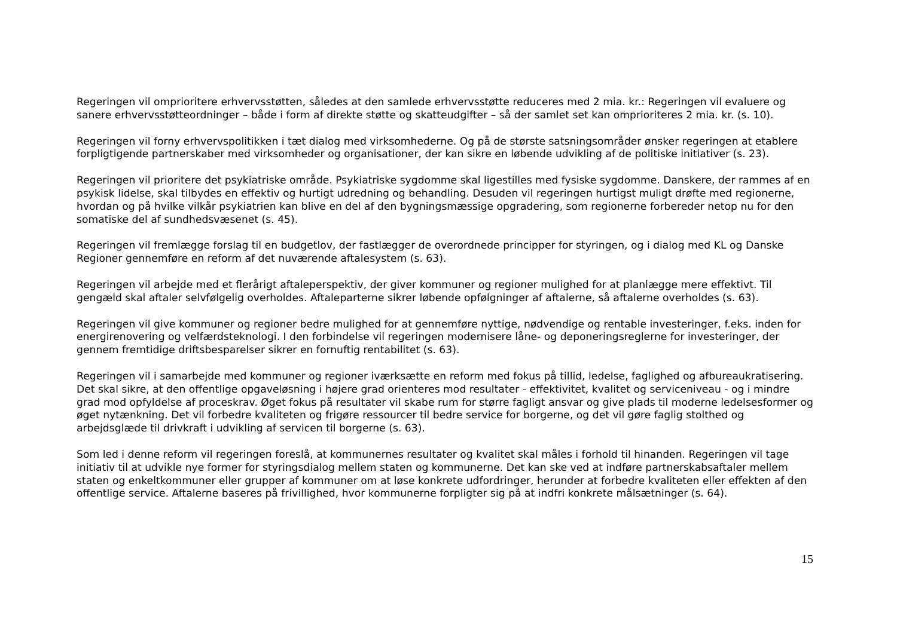Regeringen vil omprioritere erhvervsstøtten, således at den samlede erhvervsstøtte reduceres med 2 mia. kr.: Regeringen vil evaluere og sanere erhvervsstøtteordninger – både i form af direkte støtte og skatteudgifter – så der samlet set kan omprioriteres 2 mia. kr. (s. 10).
Regeringen vil forny erhvervspolitikken i tæt dialog med virksomhederne. Og på de største satsningsområder ønsker regeringen at etablere forpligtigende partnerskaber med virksomheder og organisationer, der kan sikre en løbende udvikling af de politiske initiativer (s. 23).
Regeringen vil prioritere det psykiatriske område. Psykiatriske sygdomme skal ligestilles med fysiske sygdomme. Danskere, der rammes af en psykisk lidelse, skal tilbydes en effektiv og hurtigt udredning og behandling. Desuden vil regeringen hurtigst muligt drøfte med regionerne, hvordan og på hvilke vilkår psykiatrien kan blive en del af den bygningsmæssige opgradering, som regionerne forbereder netop nu for den somatiske del af sundhedsvæsenet (s. 45).
Regeringen vil fremlægge forslag til en budgetlov, der fastlægger de overordnede principper for styringen, og i dialog med KL og Danske Regioner gennemføre en reform af det nuværende aftalesystem (s. 63).
Regeringen vil arbejde med et flerårigt aftaleperspektiv, der giver kommuner og regioner mulighed for at planlægge mere effektivt. Til gengæld skal aftaler selvfølgelig overholdes. Aftaleparterne sikrer løbende opfølgninger af aftalerne, så aftalerne overholdes (s. 63).
Regeringen vil give kommuner og regioner bedre mulighed for at gennemføre nyttige, nødvendige og rentable investeringer, f.eks. inden for energirenovering og velfærdsteknologi. I den forbindelse vil regeringen modernisere låne- og deponeringsreglerne for investeringer, der gennem fremtidige driftsbesparelser sikrer en fornuftig rentabilitet (s. 63).
Regeringen vil i samarbejde med kommuner og regioner iværksætte en reform med fokus på tillid, ledelse, faglighed og afbureaukratisering. Det skal sikre, at den offentlige opgaveløsning i højere grad orienteres mod resultater - effektivitet, kvalitet og serviceniveau - og i mindre grad mod opfyldelse af proceskrav. Øget fokus på resultater vil skabe rum for større fagligt ansvar og give plads til moderne ledelsesformer og øget nytænkning. Det vil forbedre kvaliteten og frigøre ressourcer til bedre service for borgerne, og det vil gøre faglig stolthed og arbejdsglæde til drivkraft i udvikling af servicen til borgerne (s. 63).
Som led i denne reform vil regeringen foreslå, at kommunernes resultater og kvalitet skal måles i forhold til hinanden. Regeringen vil tage initiativ til at udvikle nye former for styringsdialog mellem staten og kommunerne. Det kan ske ved at indføre partnerskabsaftaler mellem staten og enkeltkommuner eller grupper af kommuner om at løse konkrete udfordringer, herunder at forbedre kvaliteten eller effekten af den offentlige service. Aftalerne baseres på frivillighed, hvor kommunerne forpligter sig på at indfri konkrete målsætninger (s. 64).
15